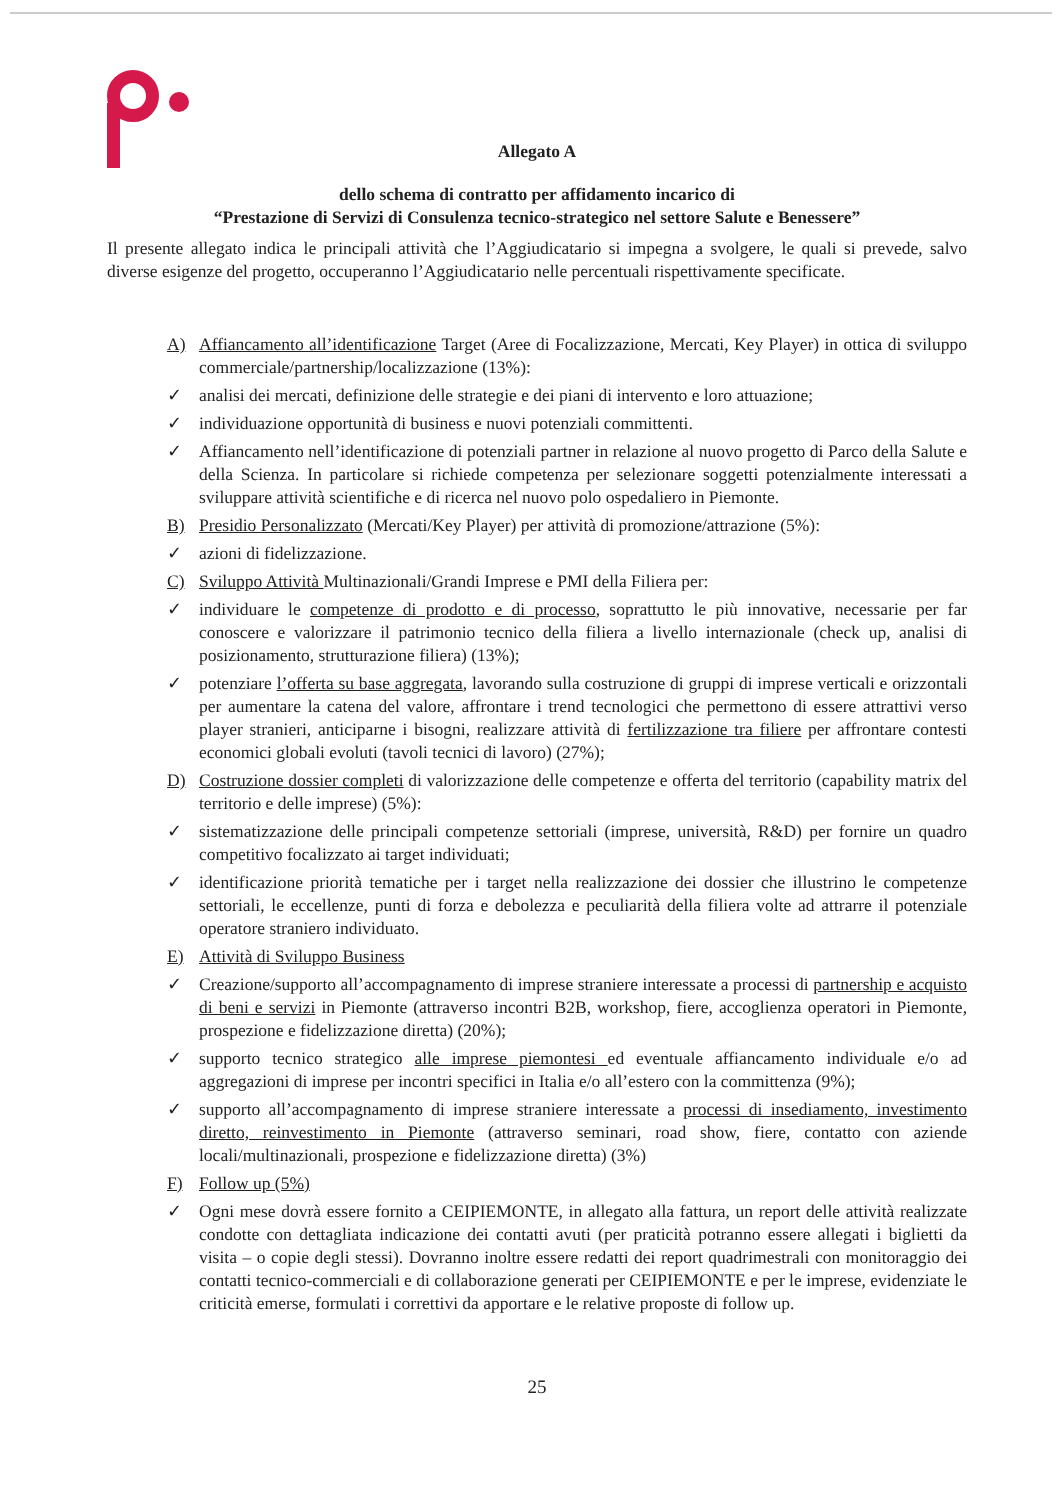Allegato A
dello schema di contratto per affidamento incarico di
“Prestazione di Servizi di Consulenza tecnico-strategico nel settore Salute e Benessere”
Il presente allegato indica le principali attività che l’Aggiudicatario si impegna a svolgere, le quali si prevede, salvo diverse esigenze del progetto, occuperanno l’Aggiudicatario nelle percentuali rispettivamente specificate.
A) Affiancamento all’identificazione Target (Aree di Focalizzazione, Mercati, Key Player) in ottica di sviluppo commerciale/partnership/localizzazione (13%):
✓ analisi dei mercati, definizione delle strategie e dei piani di intervento e loro attuazione;
✓ individuazione opportunità di business e nuovi potenziali committenti.
✓ Affiancamento nell’identificazione di potenziali partner in relazione al nuovo progetto di Parco della Salute e della Scienza. In particolare si richiede competenza per selezionare soggetti potenzialmente interessati a sviluppare attività scientifiche e di ricerca nel nuovo polo ospedaliero in Piemonte.
B) Presidio Personalizzato (Mercati/Key Player) per attività di promozione/attrazione (5%):
✓ azioni di fidelizzazione.
C) Sviluppo Attività Multinazionali/Grandi Imprese e PMI della Filiera per:
✓ individuare le competenze di prodotto e di processo, soprattutto le più innovative, necessarie per far conoscere e valorizzare il patrimonio tecnico della filiera a livello internazionale (check up, analisi di posizionamento, strutturazione filiera) (13%);
✓ potenziare l’offerta su base aggregata, lavorando sulla costruzione di gruppi di imprese verticali e orizzontali per aumentare la catena del valore, affrontare i trend tecnologici che permettono di essere attrattivi verso player stranieri, anticiparne i bisogni, realizzare attività di fertilizzazione tra filiere per affrontare contesti economici globali evoluti (tavoli tecnici di lavoro) (27%);
D) Costruzione dossier completi di valorizzazione delle competenze e offerta del territorio (capability matrix del territorio e delle imprese) (5%):
✓ sistematizzazione delle principali competenze settoriali (imprese, università, R&D) per fornire un quadro competitivo focalizzato ai target individuati;
✓ identificazione priorità tematiche per i target nella realizzazione dei dossier che illustrino le competenze settoriali, le eccellenze, punti di forza e debolezza e peculiarità della filiera volte ad attrarre il potenziale operatore straniero individuato.
E) Attività di Sviluppo Business
✓ Creazione/supporto all’accompagnamento di imprese straniere interessate a processi di partnership e acquisto di beni e servizi in Piemonte (attraverso incontri B2B, workshop, fiere, accoglienza operatori in Piemonte, prospezione e fidelizzazione diretta) (20%);
✓ supporto tecnico strategico alle imprese piemontesi ed eventuale affiancamento individuale e/o ad aggregazioni di imprese per incontri specifici in Italia e/o all’estero con la committenza (9%);
✓ supporto all’accompagnamento di imprese straniere interessate a processi di insediamento, investimento diretto, reinvestimento in Piemonte (attraverso seminari, road show, fiere, contatto con aziende locali/multinazionali, prospezione e fidelizzazione diretta) (3%)
F) Follow up (5%)
✓ Ogni mese dovrà essere fornito a CEIPIEMONTE, in allegato alla fattura, un report delle attività realizzate condotte con dettagliata indicazione dei contatti avuti (per praticità potranno essere allegati i biglietti da visita – o copie degli stessi). Dovranno inoltre essere redatti dei report quadrimestrali con monitoraggio dei contatti tecnico-commerciali e di collaborazione generati per CEIPIEMONTE e per le imprese, evidenziate le criticità emerse, formulati i correttivi da apportare e le relative proposte di follow up.
25